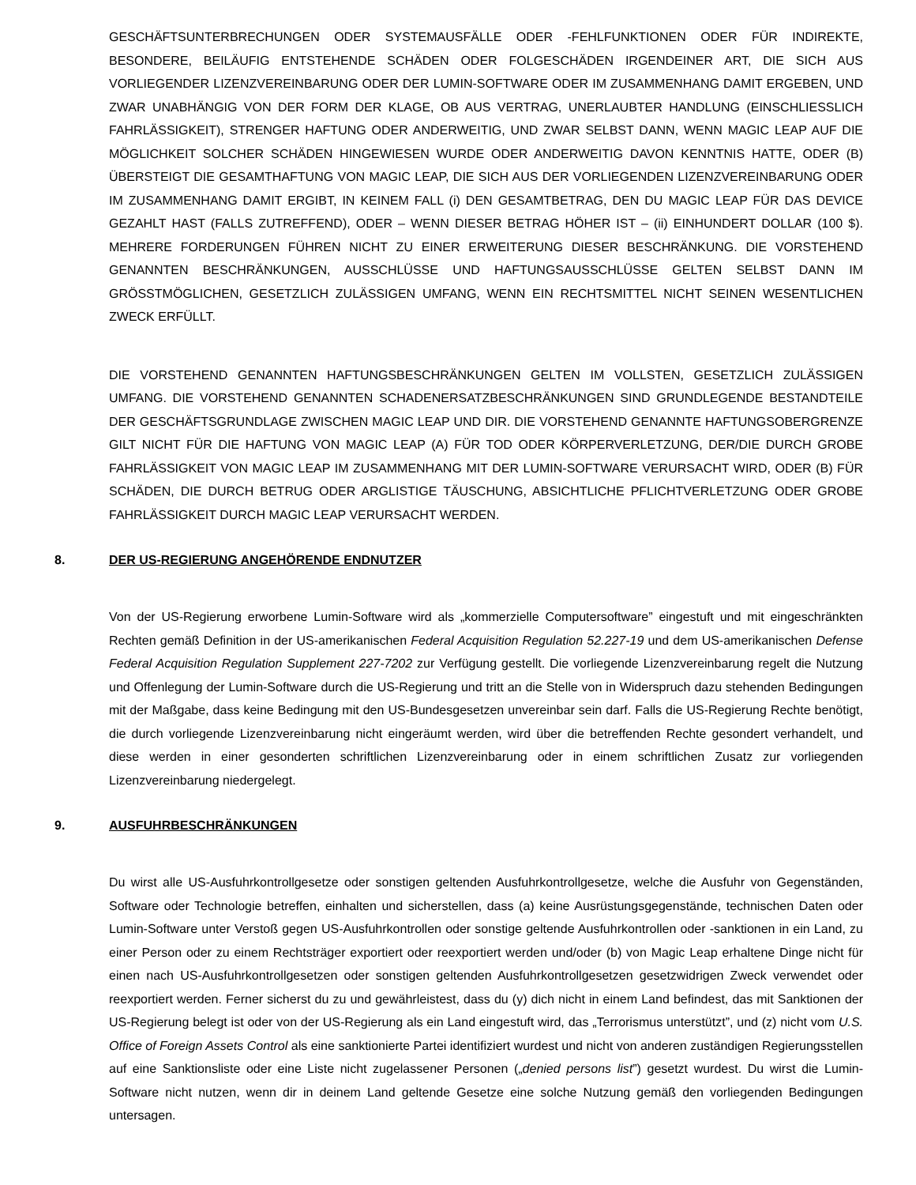GESCHÄFTSUNTERBRECHUNGEN ODER SYSTEMAUSFÄLLE ODER -FEHLFUNKTIONEN ODER FÜR INDIREKTE, BESONDERE, BEILÄUFIG ENTSTEHENDE SCHÄDEN ODER FOLGESCHÄDEN IRGENDEINER ART, DIE SICH AUS VORLIEGENDER LIZENZVEREINBARUNG ODER DER LUMIN-SOFTWARE ODER IM ZUSAMMENHANG DAMIT ERGEBEN, UND ZWAR UNABHÄNGIG VON DER FORM DER KLAGE, OB AUS VERTRAG, UNERLAUBTER HANDLUNG (EINSCHLIESSLICH FAHRLÄSSIGKEIT), STRENGER HAFTUNG ODER ANDERWEITIG, UND ZWAR SELBST DANN, WENN MAGIC LEAP AUF DIE MÖGLICHKEIT SOLCHER SCHÄDEN HINGEWIESEN WURDE ODER ANDERWEITIG DAVON KENNTNIS HATTE, ODER (B) ÜBERSTEIGT DIE GESAMTHAFTUNG VON MAGIC LEAP, DIE SICH AUS DER VORLIEGENDEN LIZENZVEREINBARUNG ODER IM ZUSAMMENHANG DAMIT ERGIBT, IN KEINEM FALL (i) DEN GESAMTBETRAG, DEN DU MAGIC LEAP FÜR DAS DEVICE GEZAHLT HAST (FALLS ZUTREFFEND), ODER – WENN DIESER BETRAG HÖHER IST – (ii) EINHUNDERT DOLLAR (100 $). MEHRERE FORDERUNGEN FÜHREN NICHT ZU EINER ERWEITERUNG DIESER BESCHRÄNKUNG. DIE VORSTEHEND GENANNTEN BESCHRÄNKUNGEN, AUSSCHLÜSSE UND HAFTUNGSAUSSCHLÜSSE GELTEN SELBST DANN IM GRÖSSTMÖGLICHEN, GESETZLICH ZULÄSSIGEN UMFANG, WENN EIN RECHTSMITTEL NICHT SEINEN WESENTLICHEN ZWECK ERFÜLLT.
DIE VORSTEHEND GENANNTEN HAFTUNGSBESCHRÄNKUNGEN GELTEN IM VOLLSTEN, GESETZLICH ZULÄSSIGEN UMFANG. DIE VORSTEHEND GENANNTEN SCHADENERSATZBESCHRÄNKUNGEN SIND GRUNDLEGENDE BESTANDTEILE DER GESCHÄFTSGRUNDLAGE ZWISCHEN MAGIC LEAP UND DIR. DIE VORSTEHEND GENANNTE HAFTUNGSOBERGRENZE GILT NICHT FÜR DIE HAFTUNG VON MAGIC LEAP (A) FÜR TOD ODER KÖRPERVERLETZUNG, DER/DIE DURCH GROBE FAHRLÄSSIGKEIT VON MAGIC LEAP IM ZUSAMMENHANG MIT DER LUMIN-SOFTWARE VERURSACHT WIRD, ODER (B) FÜR SCHÄDEN, DIE DURCH BETRUG ODER ARGLISTIGE TÄUSCHUNG, ABSICHTLICHE PFLICHTVERLETZUNG ODER GROBE FAHRLÄSSIGKEIT DURCH MAGIC LEAP VERURSACHT WERDEN.
8. DER US-REGIERUNG ANGEHÖRENDE ENDNUTZER
Von der US-Regierung erworbene Lumin-Software wird als „kommerzielle Computersoftware” eingestuft und mit eingeschränkten Rechten gemäß Definition in der US-amerikanischen Federal Acquisition Regulation 52.227-19 und dem US-amerikanischen Defense Federal Acquisition Regulation Supplement 227-7202 zur Verfügung gestellt. Die vorliegende Lizenzvereinbarung regelt die Nutzung und Offenlegung der Lumin-Software durch die US-Regierung und tritt an die Stelle von in Widerspruch dazu stehenden Bedingungen mit der Maßgabe, dass keine Bedingung mit den US-Bundesgesetzen unvereinbar sein darf. Falls die US-Regierung Rechte benötigt, die durch vorliegende Lizenzvereinbarung nicht eingeräumt werden, wird über die betreffenden Rechte gesondert verhandelt, und diese werden in einer gesonderten schriftlichen Lizenzvereinbarung oder in einem schriftlichen Zusatz zur vorliegenden Lizenzvereinbarung niedergelegt.
9. AUSFUHRBESCHRÄNKUNGEN
Du wirst alle US-Ausfuhrkontrollgesetze oder sonstigen geltenden Ausfuhrkontrollgesetze, welche die Ausfuhr von Gegenständen, Software oder Technologie betreffen, einhalten und sicherstellen, dass (a) keine Ausrüstungsgegenstände, technischen Daten oder Lumin-Software unter Verstoß gegen US-Ausfuhrkontrollen oder sonstige geltende Ausfuhrkontrollen oder -sanktionen in ein Land, zu einer Person oder zu einem Rechtsträger exportiert oder reexportiert werden und/oder (b) von Magic Leap erhaltene Dinge nicht für einen nach US-Ausfuhrkontrollgesetzen oder sonstigen geltenden Ausfuhrkontrollgesetzen gesetzwidrigen Zweck verwendet oder reexportiert werden. Ferner sicherst du zu und gewährleistest, dass du (y) dich nicht in einem Land befindest, das mit Sanktionen der US-Regierung belegt ist oder von der US-Regierung als ein Land eingestuft wird, das „Terrorismus unterstützt”, und (z) nicht vom U.S. Office of Foreign Assets Control als eine sanktionierte Partei identifiziert wurdest und nicht von anderen zuständigen Regierungsstellen auf eine Sanktionsliste oder eine Liste nicht zugelassener Personen („denied persons list”) gesetzt wurdest. Du wirst die Lumin-Software nicht nutzen, wenn dir in deinem Land geltende Gesetze eine solche Nutzung gemäß den vorliegenden Bedingungen untersagen.